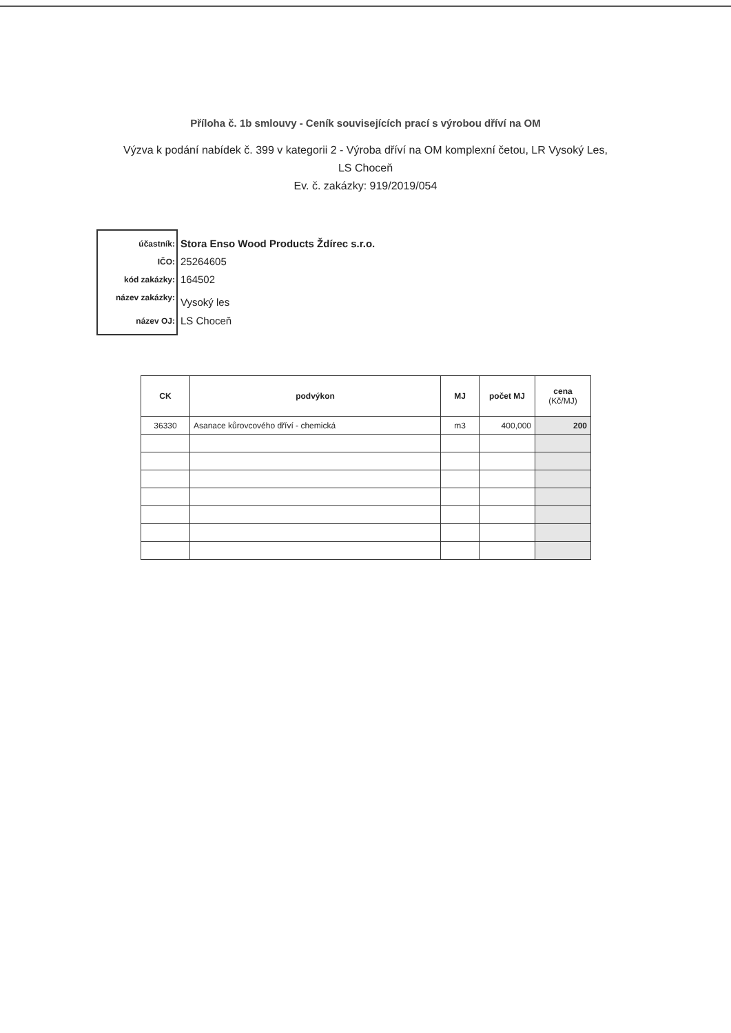Příloha č. 1b smlouvy - Ceník souvisejících prací s výrobou dříví na OM
Výzva k podání nabídek č. 399 v kategorii 2 - Výroba dříví na OM komplexní četou, LR Vysoký Les, LS Choceň
Ev. č. zakázky: 919/2019/054
účastník:
IČO:
kód zakázky:
název zakázky:
název OJ:
Stora Enso Wood Products Ždírec s.r.o.
25264605
164502
Vysoký les
LS Choceň
| CK | podvýkon | MJ | počet MJ | cena (Kč/MJ) |
| --- | --- | --- | --- | --- |
| 36330 | Asanace kůrovcového dříví - chemická | m3 | 400,000 | 200 |